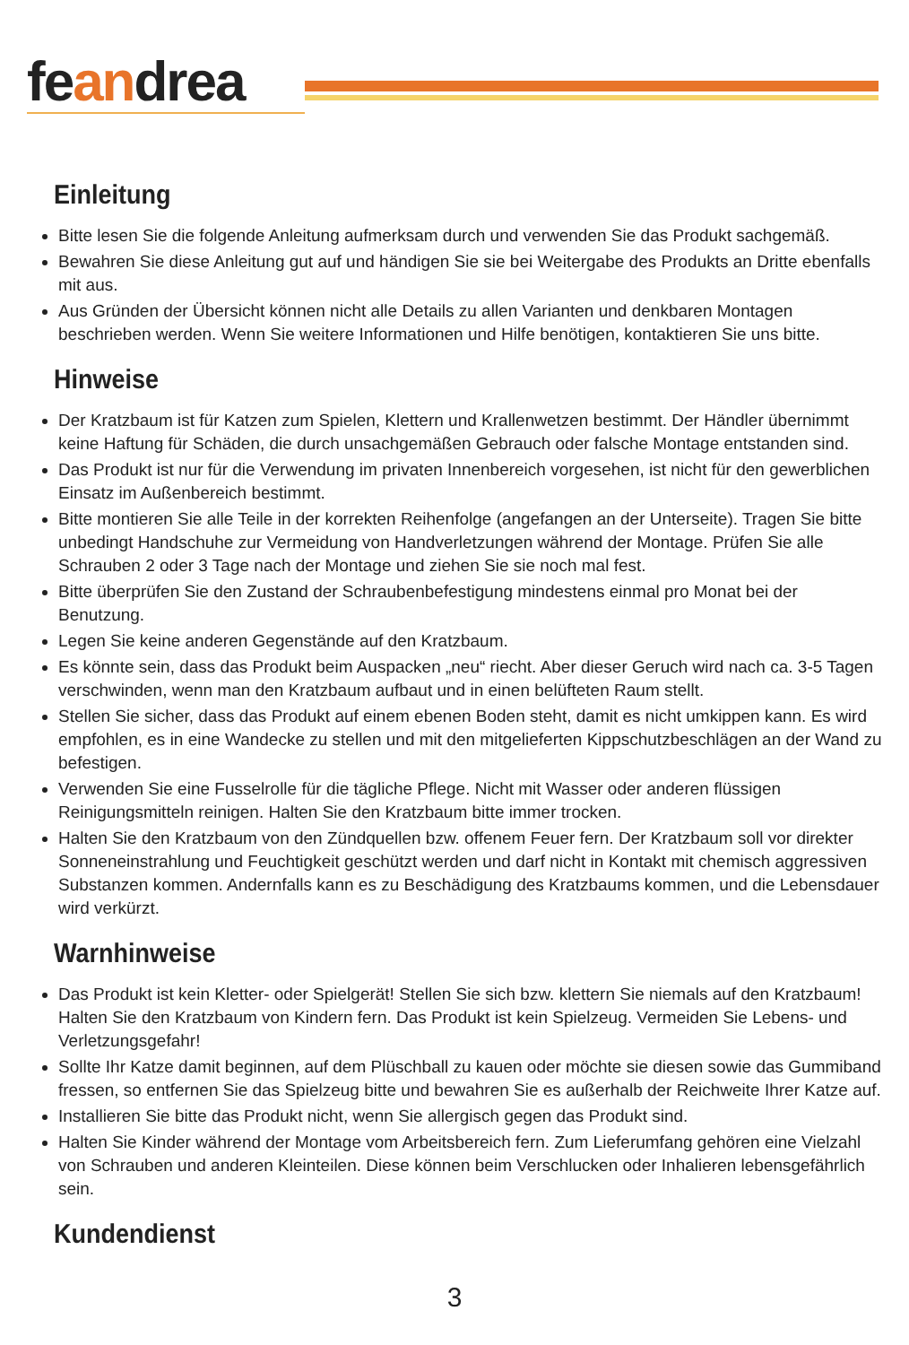feandrea
Einleitung
Bitte lesen Sie die folgende Anleitung aufmerksam durch und verwenden Sie das Produkt sachgemäß.
Bewahren Sie diese Anleitung gut auf und händigen Sie sie bei Weitergabe des Produkts an Dritte ebenfalls mit aus.
Aus Gründen der Übersicht können nicht alle Details zu allen Varianten und denkbaren Montagen beschrieben werden. Wenn Sie weitere Informationen und Hilfe benötigen, kontaktieren Sie uns bitte.
Hinweise
Der Kratzbaum ist für Katzen zum Spielen, Klettern und Krallenwetzen bestimmt. Der Händler übernimmt keine Haftung für Schäden, die durch unsachgemäßen Gebrauch oder falsche Montage entstanden sind.
Das Produkt ist nur für die Verwendung im privaten Innenbereich vorgesehen, ist nicht für den gewerblichen Einsatz im Außenbereich bestimmt.
Bitte montieren Sie alle Teile in der korrekten Reihenfolge (angefangen an der Unterseite). Tragen Sie bitte unbedingt Handschuhe zur Vermeidung von Handverletzungen während der Montage. Prüfen Sie alle Schrauben 2 oder 3 Tage nach der Montage und ziehen Sie sie noch mal fest.
Bitte überprüfen Sie den Zustand der Schraubenbefestigung mindestens einmal pro Monat bei der Benutzung.
Legen Sie keine anderen Gegenstände auf den Kratzbaum.
Es könnte sein, dass das Produkt beim Auspacken „neu“ riecht. Aber dieser Geruch wird nach ca. 3-5 Tagen verschwinden, wenn man den Kratzbaum aufbaut und in einen belüfteten Raum stellt.
Stellen Sie sicher, dass das Produkt auf einem ebenen Boden steht, damit es nicht umkippen kann. Es wird empfohlen, es in eine Wandecke zu stellen und mit den mitgelieferten Kippschutzbeschlägen an der Wand zu befestigen.
Verwenden Sie eine Fusselrolle für die tägliche Pflege. Nicht mit Wasser oder anderen flüssigen Reinigungsmitteln reinigen. Halten Sie den Kratzbaum bitte immer trocken.
Halten Sie den Kratzbaum von den Zündquellen bzw. offenem Feuer fern. Der Kratzbaum soll vor direkter Sonneneinstrahlung und Feuchtigkeit geschützt werden und darf nicht in Kontakt mit chemisch aggressiven Substanzen kommen. Andernfalls kann es zu Beschädigung des Kratzbaums kommen, und die Lebensdauer wird verkürzt.
Warnhinweise
Das Produkt ist kein Kletter- oder Spielgerät! Stellen Sie sich bzw. klettern Sie niemals auf den Kratzbaum! Halten Sie den Kratzbaum von Kindern fern. Das Produkt ist kein Spielzeug. Vermeiden Sie Lebens- und Verletzungsgefahr!
Sollte Ihr Katze damit beginnen, auf dem Plüschball zu kauen oder möchte sie diesen sowie das Gummiband fressen, so entfernen Sie das Spielzeug bitte und bewahren Sie es außerhalb der Reichweite Ihrer Katze auf.
Installieren Sie bitte das Produkt nicht, wenn Sie allergisch gegen das Produkt sind.
Halten Sie Kinder während der Montage vom Arbeitsbereich fern. Zum Lieferumfang gehören eine Vielzahl von Schrauben und anderen Kleinteilen. Diese können beim Verschlucken oder Inhalieren lebensgefährlich sein.
Kundendienst
3